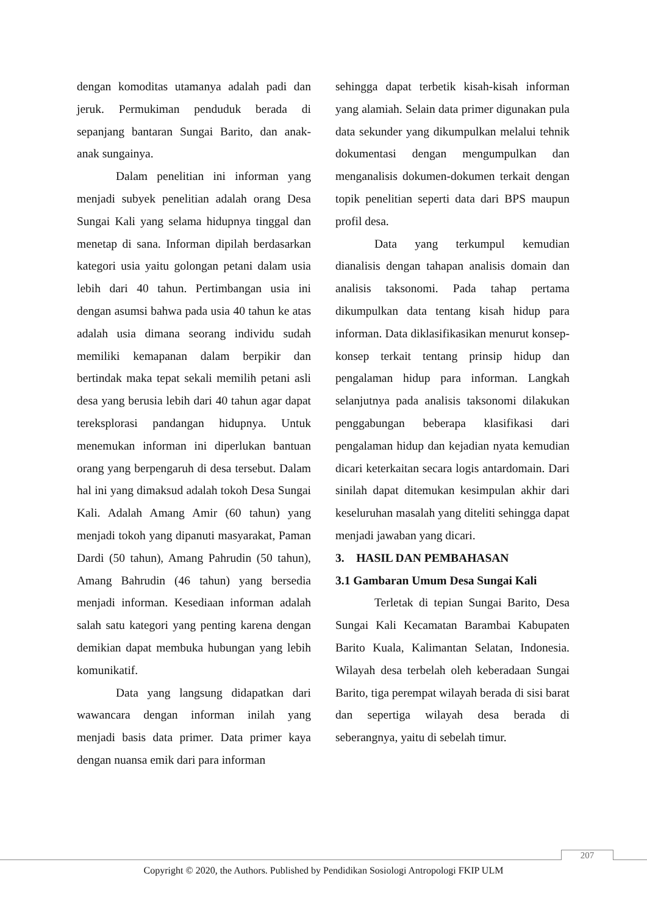dengan komoditas utamanya adalah padi dan jeruk. Permukiman penduduk berada di sepanjang bantaran Sungai Barito, dan anak-anak sungainya.
Dalam penelitian ini informan yang menjadi subyek penelitian adalah orang Desa Sungai Kali yang selama hidupnya tinggal dan menetap di sana. Informan dipilah berdasarkan kategori usia yaitu golongan petani dalam usia lebih dari 40 tahun. Pertimbangan usia ini dengan asumsi bahwa pada usia 40 tahun ke atas adalah usia dimana seorang individu sudah memiliki kemapanan dalam berpikir dan bertindak maka tepat sekali memilih petani asli desa yang berusia lebih dari 40 tahun agar dapat tereksplorasi pandangan hidupnya. Untuk menemukan informan ini diperlukan bantuan orang yang berpengaruh di desa tersebut. Dalam hal ini yang dimaksud adalah tokoh Desa Sungai Kali. Adalah Amang Amir (60 tahun) yang menjadi tokoh yang dipanuti masyarakat, Paman Dardi (50 tahun), Amang Pahrudin (50 tahun), Amang Bahrudin (46 tahun) yang bersedia menjadi informan. Kesediaan informan adalah salah satu kategori yang penting karena dengan demikian dapat membuka hubungan yang lebih komunikatif.
Data yang langsung didapatkan dari wawancara dengan informan inilah yang menjadi basis data primer. Data primer kaya dengan nuansa emik dari para informan
sehingga dapat terbetik kisah-kisah informan yang alamiah. Selain data primer digunakan pula data sekunder yang dikumpulkan melalui tehnik dokumentasi dengan mengumpulkan dan menganalisis dokumen-dokumen terkait dengan topik penelitian seperti data dari BPS maupun profil desa.
Data yang terkumpul kemudian dianalisis dengan tahapan analisis domain dan analisis taksonomi. Pada tahap pertama dikumpulkan data tentang kisah hidup para informan. Data diklasifikasikan menurut konsep-konsep terkait tentang prinsip hidup dan pengalaman hidup para informan. Langkah selanjutnya pada analisis taksonomi dilakukan penggabungan beberapa klasifikasi dari pengalaman hidup dan kejadian nyata kemudian dicari keterkaitan secara logis antardomain. Dari sinilah dapat ditemukan kesimpulan akhir dari keseluruhan masalah yang diteliti sehingga dapat menjadi jawaban yang dicari.
3. HASIL DAN PEMBAHASAN
3.1 Gambaran Umum Desa Sungai Kali
Terletak di tepian Sungai Barito, Desa Sungai Kali Kecamatan Barambai Kabupaten Barito Kuala, Kalimantan Selatan, Indonesia. Wilayah desa terbelah oleh keberadaan Sungai Barito, tiga perempat wilayah berada di sisi barat dan sepertiga wilayah desa berada di seberangnya, yaitu di sebelah timur.
207
Copyright © 2020, the Authors. Published by Pendidikan Sosiologi Antropologi FKIP ULM